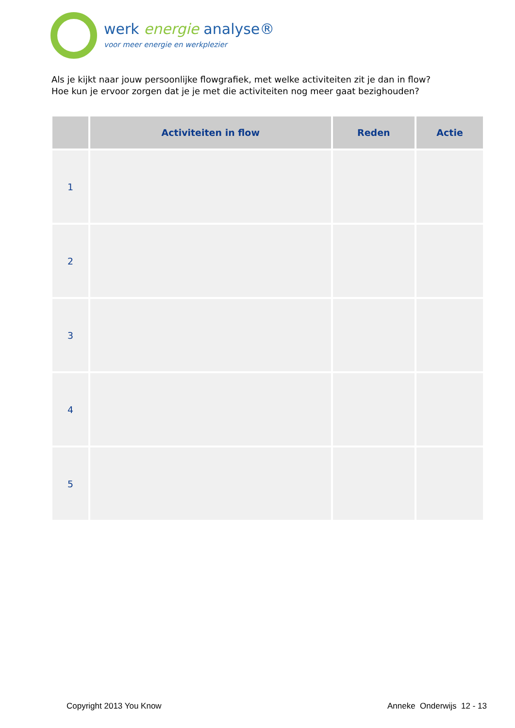werk energie analyse®
voor meer energie en werkplezier
Als je kijkt naar jouw persoonlijke flowgrafiek, met welke activiteiten zit je dan in flow?
Hoe kun je ervoor zorgen dat je je met die activiteiten nog meer gaat bezighouden?
| | Activiteiten in flow | Reden | Actie |
| --- | --- | --- | --- |
| 1 | | | |
| 2 | | | |
| 3 | | | |
| 4 | | | |
| 5 | | | |
Copyright 2013 You Know Anneke Onderwijs 12 - 13